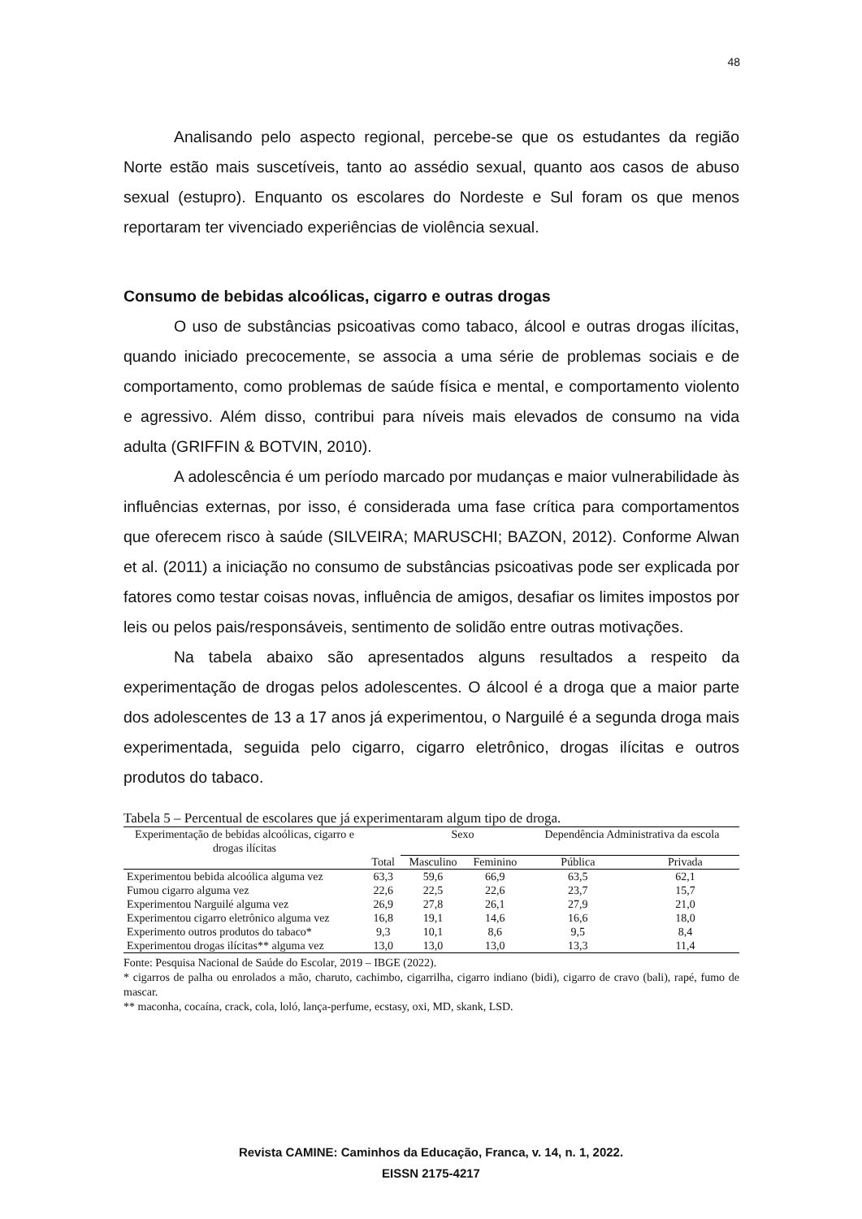48
Analisando pelo aspecto regional, percebe-se que os estudantes da região Norte estão mais suscetíveis, tanto ao assédio sexual, quanto aos casos de abuso sexual (estupro). Enquanto os escolares do Nordeste e Sul foram os que menos reportaram ter vivenciado experiências de violência sexual.
Consumo de bebidas alcoólicas, cigarro e outras drogas
O uso de substâncias psicoativas como tabaco, álcool e outras drogas ilícitas, quando iniciado precocemente, se associa a uma série de problemas sociais e de comportamento, como problemas de saúde física e mental, e comportamento violento e agressivo. Além disso, contribui para níveis mais elevados de consumo na vida adulta (GRIFFIN & BOTVIN, 2010).
A adolescência é um período marcado por mudanças e maior vulnerabilidade às influências externas, por isso, é considerada uma fase crítica para comportamentos que oferecem risco à saúde (SILVEIRA; MARUSCHI; BAZON, 2012). Conforme Alwan et al. (2011) a iniciação no consumo de substâncias psicoativas pode ser explicada por fatores como testar coisas novas, influência de amigos, desafiar os limites impostos por leis ou pelos pais/responsáveis, sentimento de solidão entre outras motivações.
Na tabela abaixo são apresentados alguns resultados a respeito da experimentação de drogas pelos adolescentes. O álcool é a droga que a maior parte dos adolescentes de 13 a 17 anos já experimentou, o Narguilé é a segunda droga mais experimentada, seguida pelo cigarro, cigarro eletrônico, drogas ilícitas e outros produtos do tabaco.
Tabela 5 – Percentual de escolares que já experimentaram algum tipo de droga.
| Experimentação de bebidas alcoólicas, cigarro e drogas ilícitas | | Sexo | | Dependência Administrativa da escola | |
| --- | --- | --- | --- | --- | --- |
| | Total | Masculino | Feminino | Pública | Privada |
| Experimentou bebida alcoólica alguma vez | 63,3 | 59,6 | 66,9 | 63,5 | 62,1 |
| Fumou cigarro alguma vez | 22,6 | 22,5 | 22,6 | 23,7 | 15,7 |
| Experimentou Narguilé alguma vez | 26,9 | 27,8 | 26,1 | 27,9 | 21,0 |
| Experimentou cigarro eletrônico alguma vez | 16,8 | 19,1 | 14,6 | 16,6 | 18,0 |
| Experimento outros produtos do tabaco* | 9,3 | 10,1 | 8,6 | 9,5 | 8,4 |
| Experimentou drogas ilícitas** alguma vez | 13,0 | 13,0 | 13,0 | 13,3 | 11,4 |
Fonte: Pesquisa Nacional de Saúde do Escolar, 2019 – IBGE (2022).
* cigarros de palha ou enrolados a mão, charuto, cachimbo, cigarrilha, cigarro indiano (bidi), cigarro de cravo (bali), rapé, fumo de mascar.
** maconha, cocaína, crack, cola, loló, lança-perfume, ecstasy, oxi, MD, skank, LSD.
Revista CAMINE: Caminhos da Educação, Franca, v. 14, n. 1, 2022.
EISSN 2175-4217